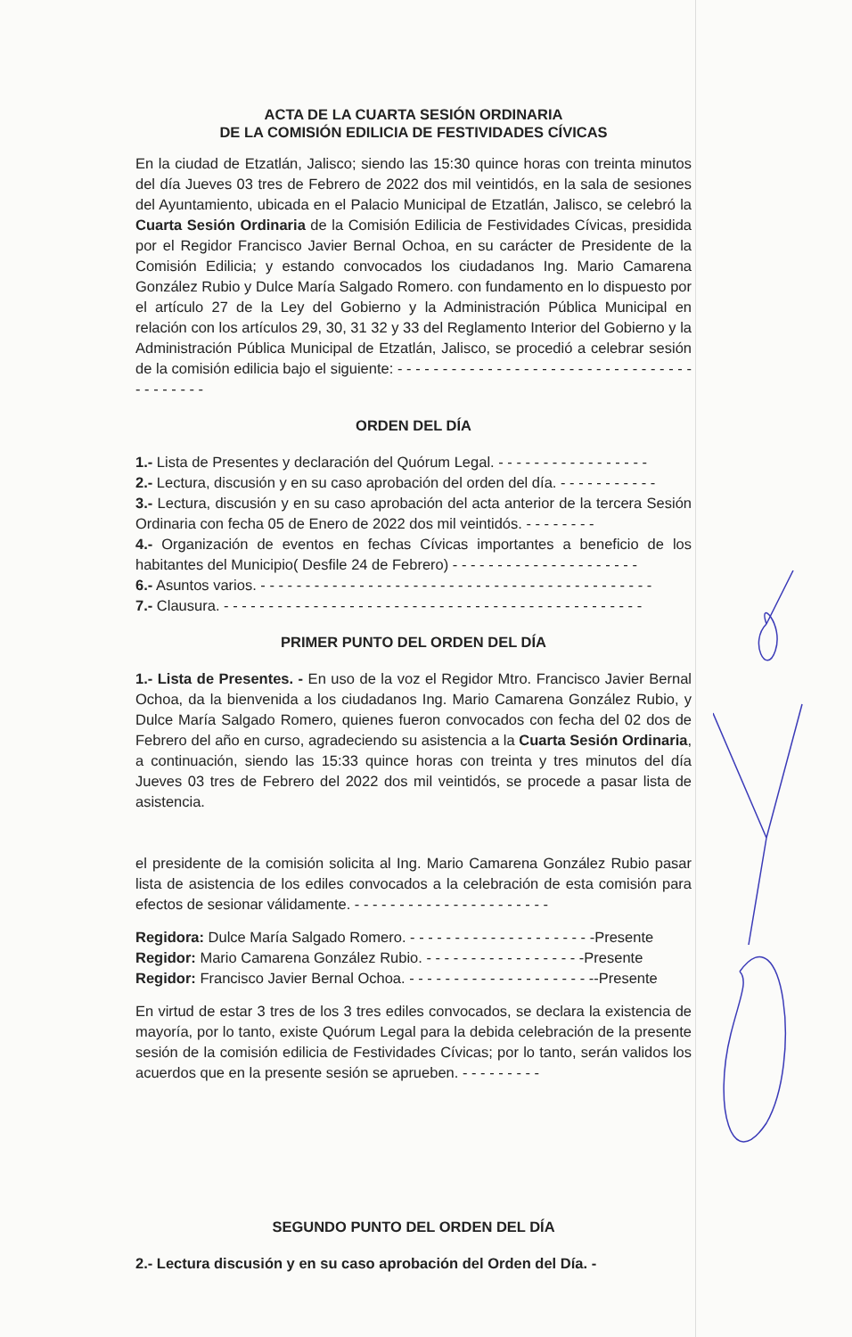ACTA DE LA CUARTA SESIÓN ORDINARIA
DE LA COMISIÓN EDILICIA DE FESTIVIDADES CÍVICAS
En la ciudad de Etzatlán, Jalisco; siendo las 15:30 quince horas con treinta minutos del día Jueves 03 tres de Febrero de 2022 dos mil veintidós, en la sala de sesiones del Ayuntamiento, ubicada en el Palacio Municipal de Etzatlán, Jalisco, se celebró la Cuarta Sesión Ordinaria de la Comisión Edilicia de Festividades Cívicas, presidida por el Regidor Francisco Javier Bernal Ochoa, en su carácter de Presidente de la Comisión Edilicia; y estando convocados los ciudadanos Ing. Mario Camarena González Rubio y Dulce María Salgado Romero. con fundamento en lo dispuesto por el artículo 27 de la Ley del Gobierno y la Administración Pública Municipal en relación con los artículos 29, 30, 31 32 y 33 del Reglamento Interior del Gobierno y la Administración Pública Municipal de Etzatlán, Jalisco, se procedió a celebrar sesión de la comisión edilicia bajo el siguiente: - - - - - - - - - - - - - - - - - - - - - - - - - - - - - - - - - - - - - - - - -
ORDEN DEL DÍA
1.- Lista de Presentes y declaración del Quórum Legal. - - - - - - - - - - - - - - - - -
2.- Lectura, discusión y en su caso aprobación del orden del día. - - - - - - - - - - -
3.- Lectura, discusión y en su caso aprobación del acta anterior de la tercera Sesión Ordinaria con fecha 05 de Enero de 2022 dos mil veintidós. - - - - - - - -
4.- Organización de eventos en fechas Cívicas importantes a beneficio de los habitantes del Municipio( Desfile 24 de Febrero) - - - - - - - - - - - - - - - - - - - - -
6.- Asuntos varios. - - - - - - - - - - - - - - - - - - - - - - - - - - - - - - - - - - - - - - - - - - - -
7.- Clausura. - - - - - - - - - - - - - - - - - - - - - - - - - - - - - - - - - - - - - - - - - - - - - - -
PRIMER PUNTO DEL ORDEN DEL DÍA
1.- Lista de Presentes. - En uso de la voz el Regidor Mtro. Francisco Javier Bernal Ochoa, da la bienvenida a los ciudadanos Ing. Mario Camarena González Rubio, y Dulce María Salgado Romero, quienes fueron convocados con fecha del 02 dos de Febrero del año en curso, agradeciendo su asistencia a la Cuarta Sesión Ordinaria, a continuación, siendo las 15:33 quince horas con treinta y tres minutos del día Jueves 03 tres de Febrero del 2022 dos mil veintidós, se procede a pasar lista de asistencia.
el presidente de la comisión solicita al Ing. Mario Camarena González Rubio pasar lista de asistencia de los ediles convocados a la celebración de esta comisión para efectos de sesionar válidamente. - - - - - - - - - - - - - - - - - - - - - -
Regidora: Dulce María Salgado Romero. - - - - - - - - - - - - - - - - - - - - -Presente
Regidor: Mario Camarena González Rubio. - - - - - - - - - - - - - - - - - -Presente
Regidor: Francisco Javier Bernal Ochoa. - - - - - - - - - - - - - - - - - - - - --Presente
En virtud de estar 3 tres de los 3 tres ediles convocados, se declara la existencia de mayoría, por lo tanto, existe Quórum Legal para la debida celebración de la presente sesión de la comisión edilicia de Festividades Cívicas; por lo tanto, serán validos los acuerdos que en la presente sesión se aprueben. - - - - - - - - -
SEGUNDO PUNTO DEL ORDEN DEL DÍA
2.- Lectura discusión y en su caso aprobación del Orden del Día. -